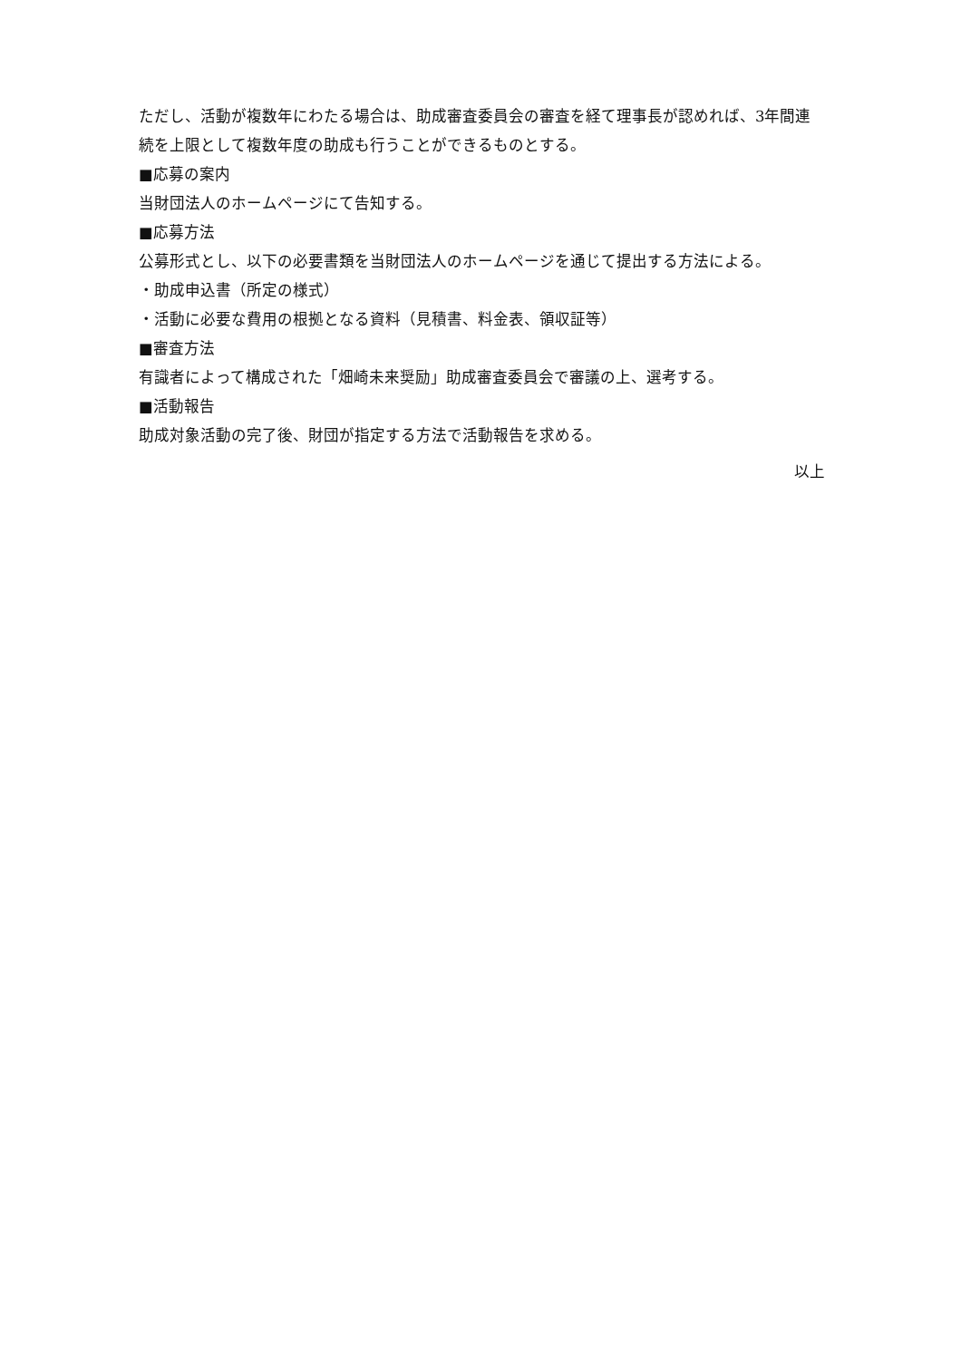ただし、活動が複数年にわたる場合は、助成審査委員会の審査を経て理事長が認めれば、3年間連続を上限として複数年度の助成も行うことができるものとする。
■応募の案内
当財団法人のホームページにて告知する。
■応募方法
公募形式とし、以下の必要書類を当財団法人のホームページを通じて提出する方法による。
・助成申込書（所定の様式）
・活動に必要な費用の根拠となる資料（見積書、料金表、領収証等）
■審査方法
有識者によって構成された「畑崎未来奨励」助成審査委員会で審議の上、選考する。
■活動報告
助成対象活動の完了後、財団が指定する方法で活動報告を求める。
以上